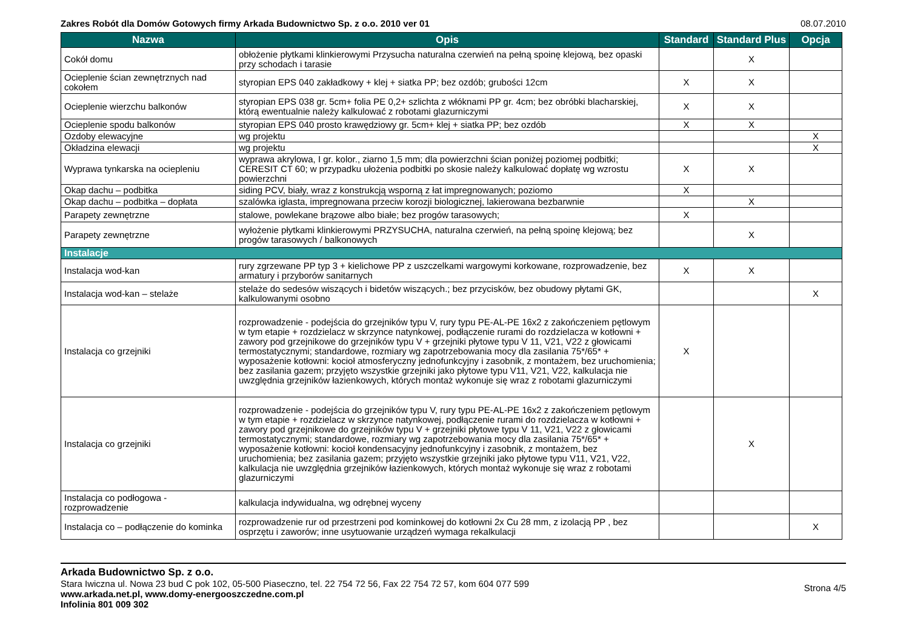Zakres Robót dla Domów Gotowych firmy Arkada Budownictwo Sp. z o.o. 2010 ver 01 08.07.2010
| Nazwa | Opis | Standard | Standard Plus | Opcja |
| --- | --- | --- | --- | --- |
| Cokół domu | obłożenie płytkami klinkierowymi Przysucha naturalna czerwień na pełną spoinę klejową, bez opaski przy schodach i tarasie | | X | |
| Ocieplenie ścian zewnętrznych nad cokołem | styropian EPS 040 zakładkowy + klej + siatka PP; bez ozdób; grubości 12cm | X | X | |
| Ocieplenie wierzchu balkonów | styropian EPS 038 gr. 5cm+ folia PE 0,2+ szlichta z włóknami PP gr. 4cm; bez obróbki blacharskiej, którą ewentualnie należy kalkulować z robotami glazurniczymi | X | X | |
| Ocieplenie spodu balkonów | styropian EPS 040 prosto krawędziowy gr. 5cm+ klej + siatka PP; bez ozdób | X | X | |
| Ozdoby elewacyjne | wg projektu | | | X |
| Okładzina elewacji | wg projektu | | | X |
| Wyprawa tynkarska na ociepleniu | wyprawa akrylowa, I gr. kolor., ziarno 1,5 mm; dla powierzchni ścian poniżej poziomej podbitki; CERESIT CT 60; w przypadku ułożenia podbitki po skosie należy kalkulować dopłatę wg wzrostu powierzchni | X | X | |
| Okap dachu – podbitka | siding PCV, biały, wraz z konstrukcją wsporną z łat impregnowanych; poziomo | X | | |
| Okap dachu – podbitka – dopłata | szalówka iglasta, impregnowana przeciw korozji biologicznej, lakierowana bezbarwnie | | X | |
| Parapety zewnętrzne | stalowe, powlekane brązowe albo białe; bez progów tarasowych; | X | | |
| Parapety zewnętrzne | wyłożenie płytkami klinkierowymi PRZYSUCHA, naturalna czerwień, na pełną spoinę klejową; bez progów tarasowych / balkonowych | | X | |
| Instalacje | | | | |
| Instalacja wod-kan | rury zgrzewane PP typ 3 + kielichowe PP z uszczelkami wargowymi korkowane, rozprowadzenie, bez armatury i przyborów sanitarnych | X | X | |
| Instalacja wod-kan – stelaże | stelaże do sedesów wiszących i bidetów wiszących.; bez przycisków, bez obudowy płytami GK, kalkulowanymi osobno | | | X |
| Instalacja co grzejniki | rozprowadzenie - podejścia do grzejników typu V, rury typu PE-AL-PE 16x2 z zakończeniem pętlowym w tym etapie + rozdzielacz w skrzynce natynkowej, podłączenie rurami do rozdzielacza w kotłowni + zawory pod grzejnikowe do grzejników typu V + grzejniki płytowe typu V 11, V21, V22 z głowicami termostatycznymi; standardowe, rozmiary wg zapotrzebowania mocy dla zasilania 75*/65* + wyposażenie kotłowni: kocioł atmosferyczny jednofunkcyjny i zasobnik, z montażem, bez uruchomienia; bez zasilania gazem; przyjęto wszystkie grzejniki jako płytowe typu V11, V21, V22, kalkulacja nie uwzględnia grzejników łazienkowych, których montaż wykonuje się wraz z robotami glazurniczymi | X | | |
| Instalacja co grzejniki | rozprowadzenie - podejścia do grzejników typu V, rury typu PE-AL-PE 16x2 z zakończeniem pętlowym w tym etapie + rozdzielacz w skrzynce natynkowej, podłączenie rurami do rozdzielacza w kotłowni + zawory pod grzejnikowe do grzejników typu V + grzejniki płytowe typu V 11, V21, V22 z głowicami termostatycznymi; standardowe, rozmiary wg zapotrzebowania mocy dla zasilania 75*/65* + wyposażenie kotłowni: kocioł kondensacyjny jednofunkcyjny i zasobnik, z montażem, bez uruchomienia; bez zasilania gazem; przyjęto wszystkie grzejniki jako płytowe typu V11, V21, V22, kalkulacja nie uwzględnia grzejników łazienkowych, których montaż wykonuje się wraz z robotami glazurniczymi | | X | |
| Instalacja co podłogowa - rozprowadzenie | kalkulacja indywidualna, wg odrębnej wyceny | | | |
| Instalacja co – podłączenie do kominka | rozprowadzenie rur od przestrzeni pod kominkowej do kotłowni 2x Cu 28 mm, z izolacją PP , bez osprzętu i zaworów; inne usytuowanie urządzeń wymaga rekalkulacji | | | X |
Arkada Budownictwo Sp. z o.o.
Stara Iwiczna ul. Nowa 23 bud C pok 102, 05-500 Piaseczno, tel. 22 754 72 56, Fax 22 754 72 57, kom 604 077 599
www.arkada.net.pl, www.domy-energooszczedne.com.pl
Infolinia 801 009 302
Strona 4/5